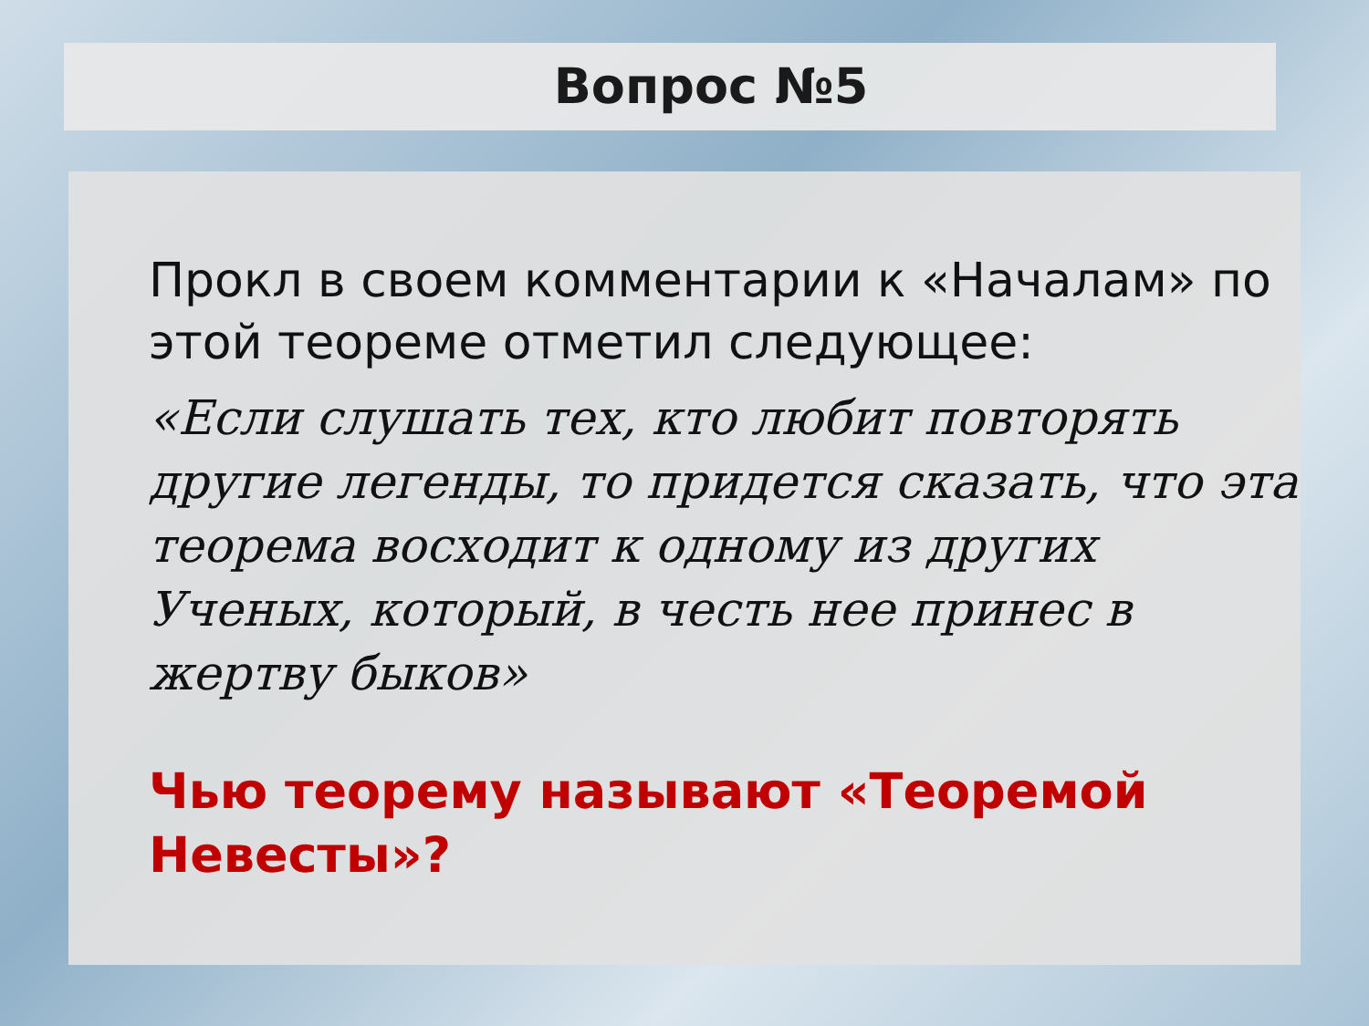Вопрос №5
Прокл в своем комментарии к «Началам» по этой теореме отметил следующее:
«Если слушать тех, кто любит повторять другие легенды, то придется сказать, что эта теорема восходит к одному из других Ученых, который, в честь нее принес в жертву быков»
Чью теорему называют «Теоремой Невесты»?